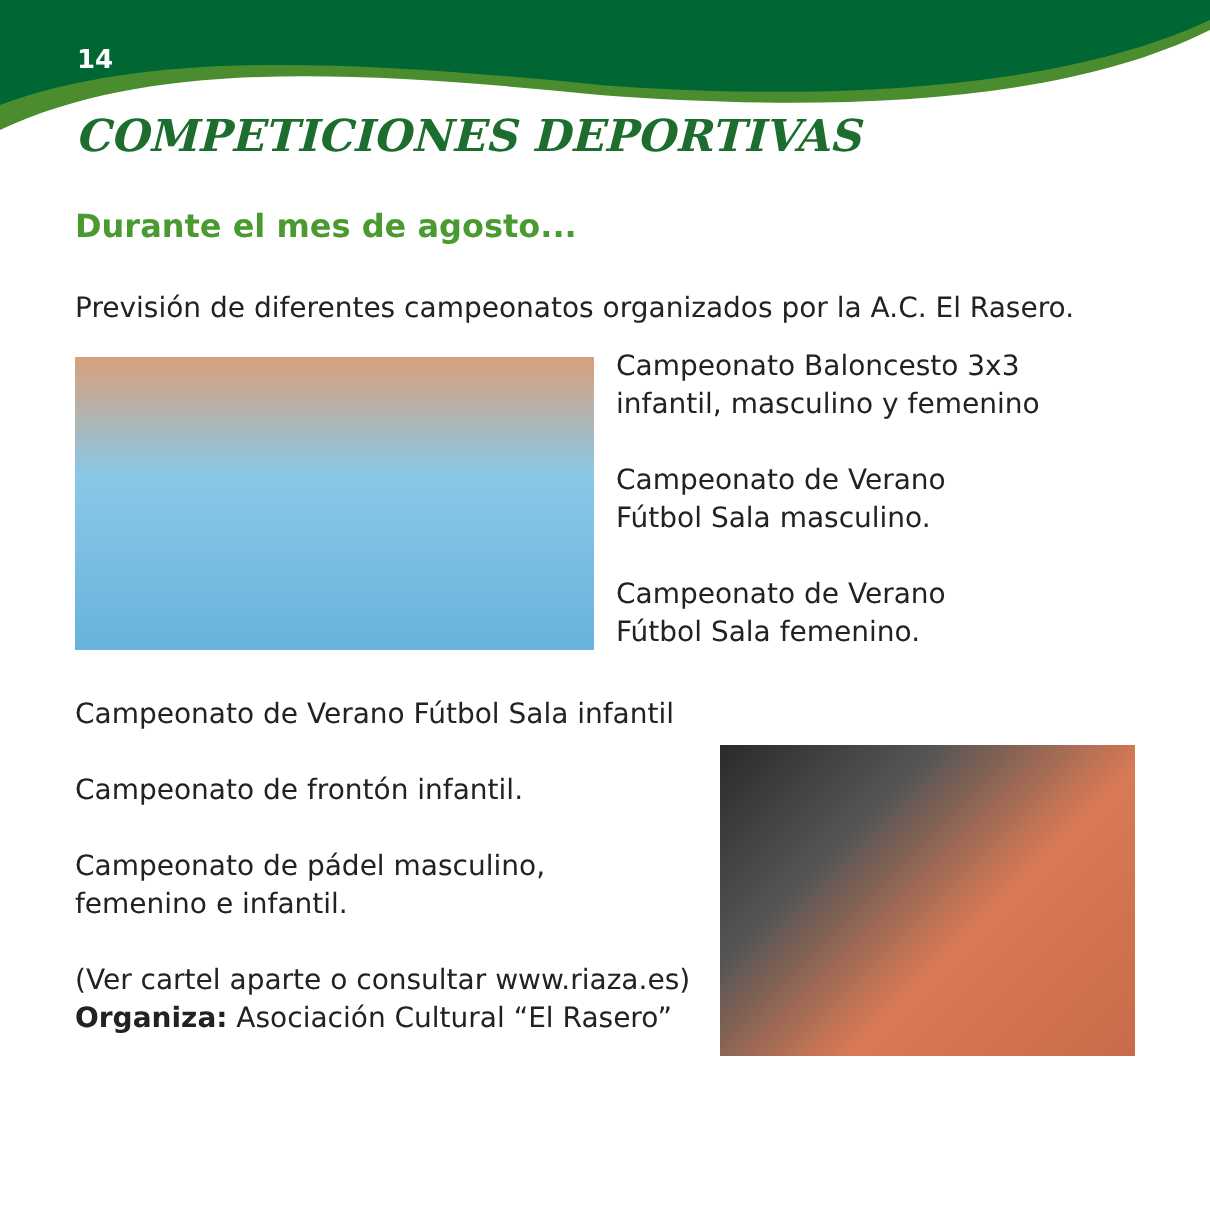14
COMPETICIONES DEPORTIVAS
Durante el mes de agosto...
Previsión de diferentes campeonatos organizados por la A.C. El Rasero.
Campeonato Baloncesto 3x3
infantil, masculino y femenino
Campeonato de Verano
Fútbol Sala masculino.
Campeonato de Verano
Fútbol Sala femenino.
Campeonato de Verano Fútbol Sala infantil
Campeonato de frontón infantil.
Campeonato de pádel masculino,
femenino e infantil.
(Ver cartel aparte o consultar www.riaza.es)
Organiza: Asociación Cultural “El Rasero”